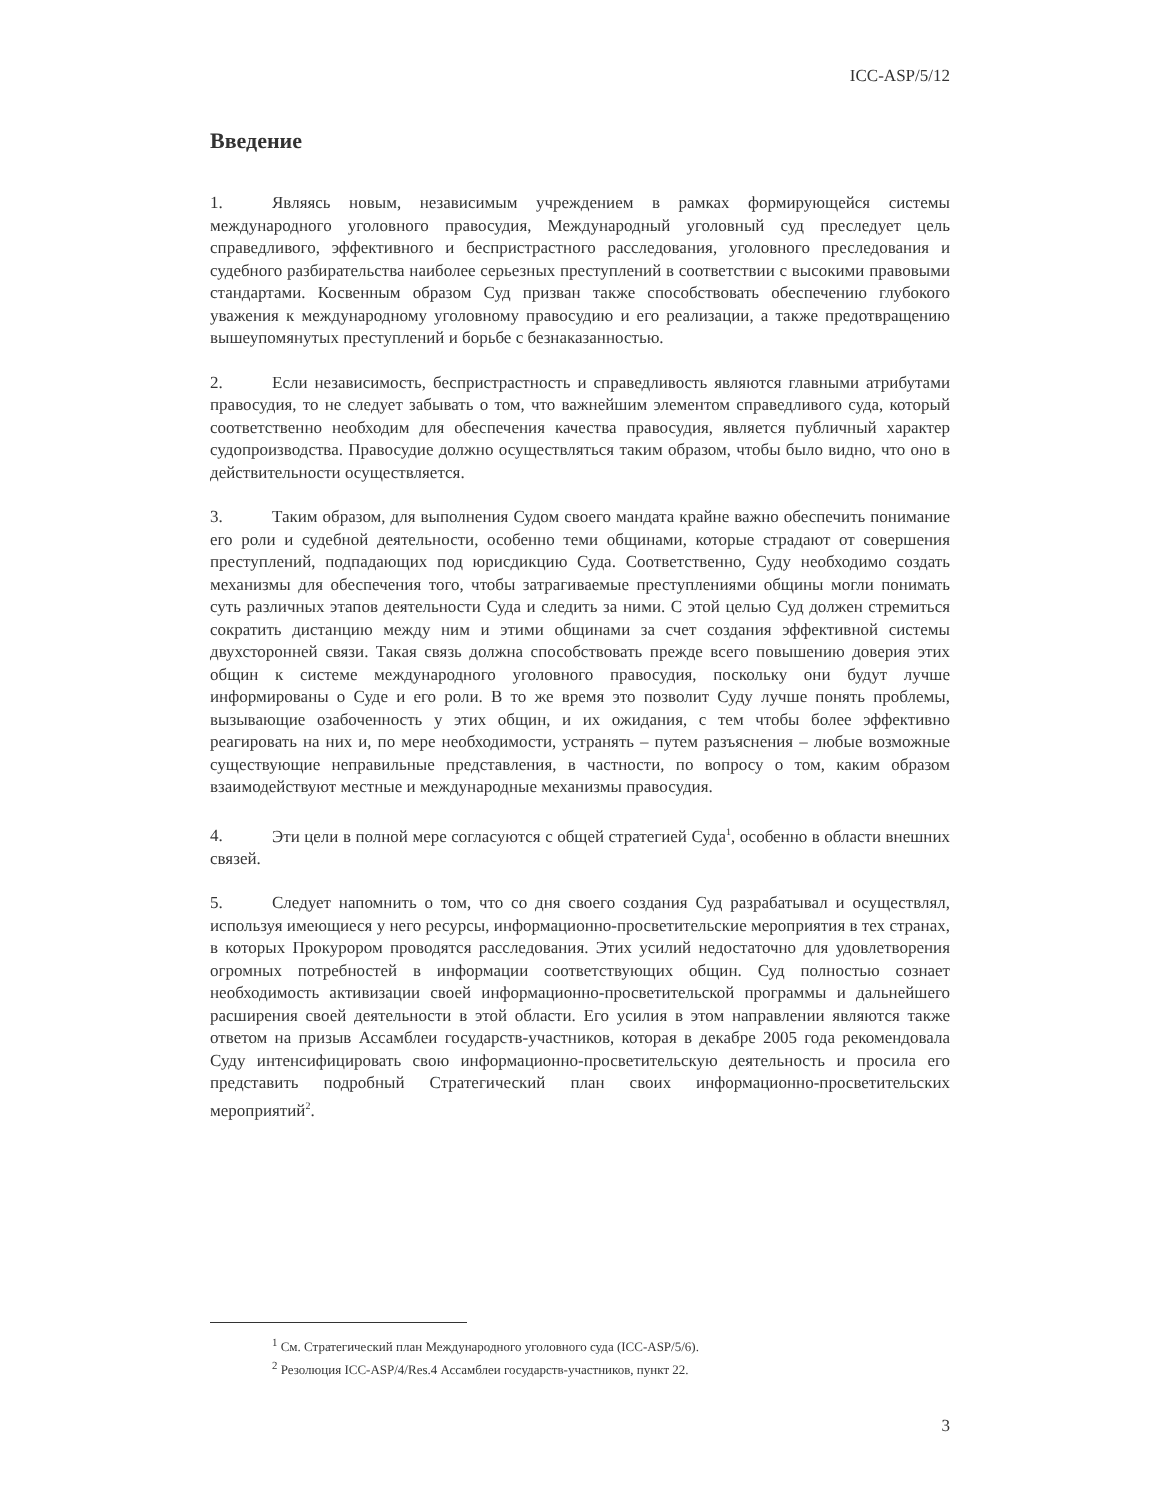ICC-ASP/5/12
Введение
1. Являясь новым, независимым учреждением в рамках формирующейся системы международного уголовного правосудия, Международный уголовный суд преследует цель справедливого, эффективного и беспристрастного расследования, уголовного преследования и судебного разбирательства наиболее серьезных преступлений в соответствии с высокими правовыми стандартами. Косвенным образом Суд призван также способствовать обеспечению глубокого уважения к международному уголовному правосудию и его реализации, а также предотвращению вышеупомянутых преступлений и борьбе с безнаказанностью.
2. Если независимость, беспристрастность и справедливость являются главными атрибутами правосудия, то не следует забывать о том, что важнейшим элементом справедливого суда, который соответственно необходим для обеспечения качества правосудия, является публичный характер судопроизводства. Правосудие должно осуществляться таким образом, чтобы было видно, что оно в действительности осуществляется.
3. Таким образом, для выполнения Судом своего мандата крайне важно обеспечить понимание его роли и судебной деятельности, особенно теми общинами, которые страдают от совершения преступлений, подпадающих под юрисдикцию Суда. Соответственно, Суду необходимо создать механизмы для обеспечения того, чтобы затрагиваемые преступлениями общины могли понимать суть различных этапов деятельности Суда и следить за ними. С этой целью Суд должен стремиться сократить дистанцию между ним и этими общинами за счет создания эффективной системы двухсторонней связи. Такая связь должна способствовать прежде всего повышению доверия этих общин к системе международного уголовного правосудия, поскольку они будут лучше информированы о Суде и его роли. В то же время это позволит Суду лучше понять проблемы, вызывающие озабоченность у этих общин, и их ожидания, с тем чтобы более эффективно реагировать на них и, по мере необходимости, устранять – путем разъяснения – любые возможные существующие неправильные представления, в частности, по вопросу о том, каким образом взаимодействуют местные и международные механизмы правосудия.
4. Эти цели в полной мере согласуются с общей стратегией Суда<sup>1</sup>, особенно в области внешних связей.
5. Следует напомнить о том, что со дня своего создания Суд разрабатывал и осуществлял, используя имеющиеся у него ресурсы, информационно-просветительские мероприятия в тех странах, в которых Прокурором проводятся расследования. Этих усилий недостаточно для удовлетворения огромных потребностей в информации соответствующих общин. Суд полностью сознает необходимость активизации своей информационно-просветительской программы и дальнейшего расширения своей деятельности в этой области. Его усилия в этом направлении являются также ответом на призыв Ассамблеи государств-участников, которая в декабре 2005 года рекомендовала Суду интенсифицировать свою информационно-просветительскую деятельность и просила его представить подробный Стратегический план своих информационно-просветительских мероприятий<sup>2</sup>.
<sup>1</sup> См. Стратегический план Международного уголовного суда (ICC-ASP/5/6).
<sup>2</sup> Резолюция ICC-ASP/4/Res.4 Ассамблеи государств-участников, пункт 22.
3